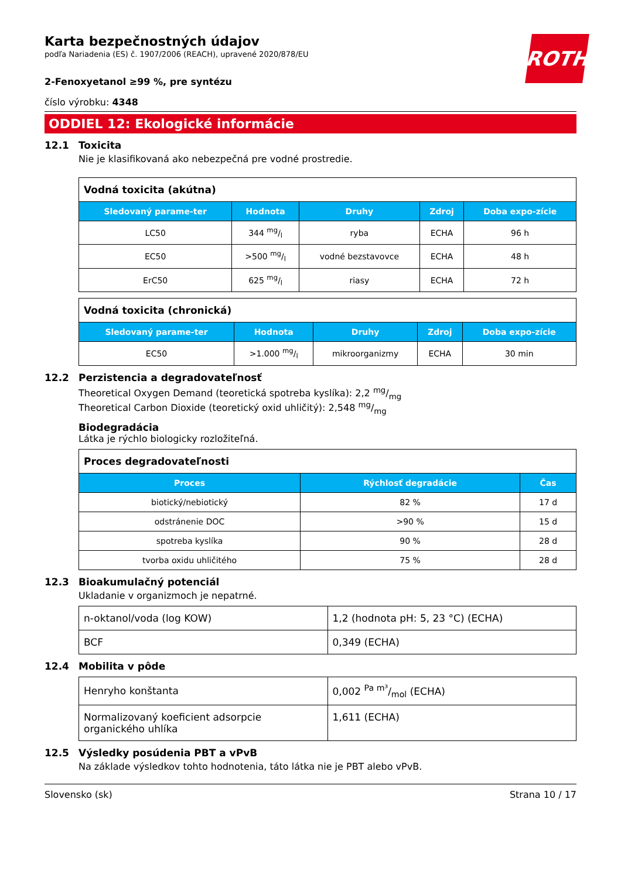ROTH
Karta bezpečnostných údajov
podľa Nariadenia (ES) č. 1907/2006 (REACH), upravené 2020/878/EU
2-Fenoxyetanol ≥99 %, pre syntézu
číslo výrobku: 4348
ODDIEL 12: Ekologické informácie
12.1 Toxicita
Nie je klasifikovaná ako nebezpečná pre vodné prostredie.
| Vodná toxicita (akútna) | | | | |
| Sledovaný parame-ter | Hodnota | Druhy | Zdroj | Doba expo-zície |
| LC50 | 344 mg/l | ryba | ECHA | 96 h |
| EC50 | >500 mg/l | vodné bezstavovce | ECHA | 48 h |
| ErC50 | 625 mg/l | riasy | ECHA | 72 h |
| Vodná toxicita (chronická) | | | | |
| Sledovaný parame-ter | Hodnota | Druhy | Zdroj | Doba expo-zície |
| EC50 | >1.000 mg/l | mikroorganizmy | ECHA | 30 min |
12.2 Perzistencia a degradovateľnosť
Theoretical Oxygen Demand (teoretická spotreba kyslíka): 2,2 mg/mg
Theoretical Carbon Dioxide (teoretický oxid uhličitý): 2,548 mg/mg
Biodegradácia
Látka je rýchlo biologicky rozložiteľná.
| Proces degradovateľnosti | | |
| Proces | Rýchlosť degradácie | Čas |
| biotický/nebiotický | 82 % | 17 d |
| odstránenie DOC | >90 % | 15 d |
| spotreba kyslíka | 90 % | 28 d |
| tvorba oxidu uhličitého | 75 % | 28 d |
12.3 Bioakumulačný potenciál
Ukladanie v organizmoch je nepatrné.
| n-oktanol/voda (log KOW) | 1,2 (hodnota pH: 5, 23 °C) (ECHA) |
| BCF | 0,349 (ECHA) |
12.4 Mobilita v pôde
| Henryho konštanta | 0,002 Pa m³/mol (ECHA) |
| Normalizovaný koeficient adsorpcie organického uhlíka | 1,611 (ECHA) |
12.5 Výsledky posúdenia PBT a vPvB
Na základe výsledkov tohto hodnotenia, táto látka nie je PBT alebo vPvB.
Slovensko (sk) Strana 10 / 17